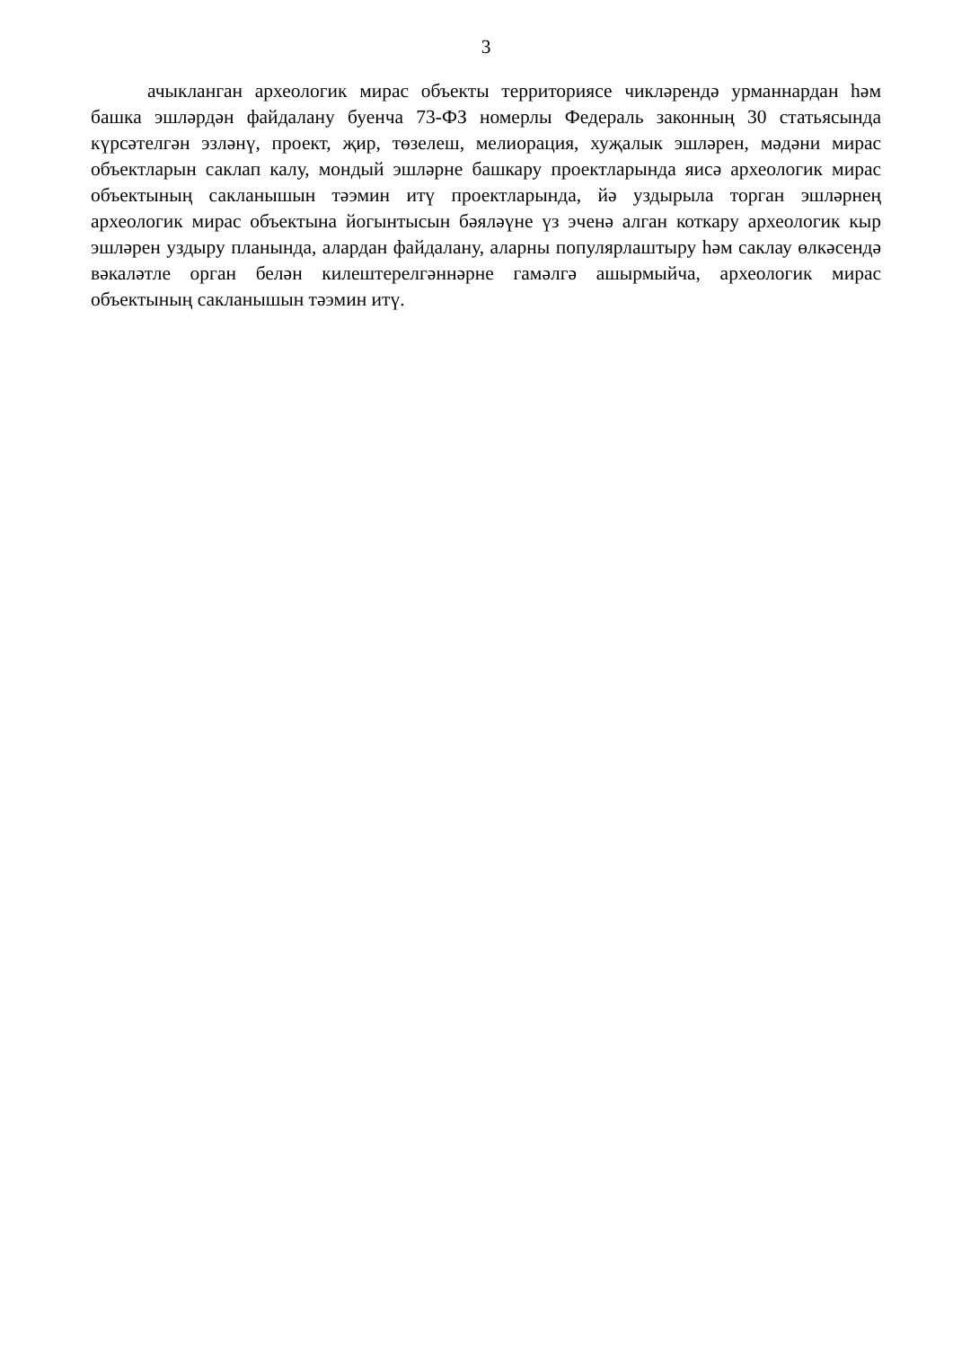3
ачыкланган археологик мирас объекты территориясе чикләрендә урманнардан һәм башка эшләрдән файдалану буенча 73-ФЗ номерлы Федераль законның 30 статьясында күрсәтелгән эзләнү, проект, җир, төзелеш, мелиорация, хуҗалык эшләрен, мәдәни мирас объектларын саклап калу, мондый эшләрне башкару проектларында яисә археологик мирас объектының сакланышын тәэмин итү проектларында, йә уздырыла торган эшләрнең археологик мирас объектына йогынтысын бәяләүне үз эченә алган коткару археологик кыр эшләрен уздыру планында, алардан файдалану, аларны популярлаштыру һәм саклау өлкәсендә вәкаләтле орган белән килештерелгәннәрне гамәлгә ашырмыйча, археологик мирас объектының сакланышын тәэмин итү.